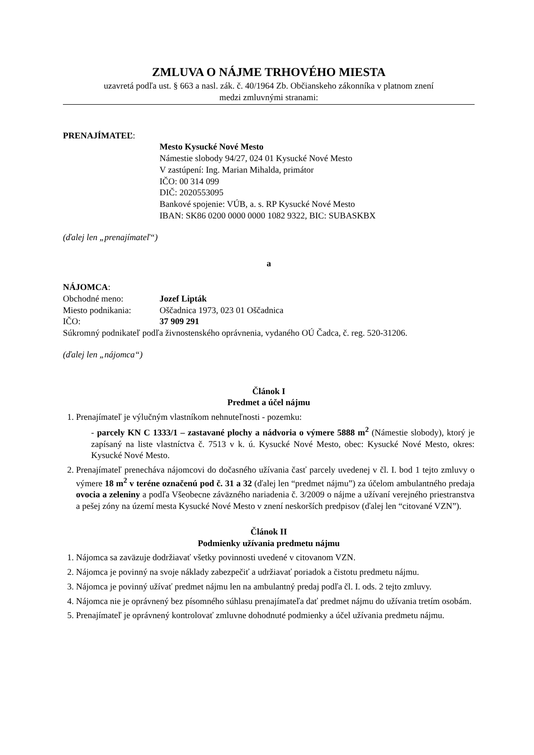ZMLUVA O NÁJME TRHOVÉHO MIESTA
uzavretá podľa ust. § 663 a nasl. zák. č. 40/1964 Zb. Občianskeho zákonníka v platnom znení
medzi zmluvnými stranami:
PRENAJÍMATEĽ:
Mesto Kysucké Nové Mesto
Námestie slobody 94/27, 024 01 Kysucké Nové Mesto
V zastúpení: Ing. Marian Mihalda, primátor
IČO: 00 314 099
DIČ: 2020553095
Bankové spojenie: VÚB, a. s. RP Kysucké Nové Mesto
IBAN: SK86 0200 0000 0000 1082 9322, BIC: SUBASKBX
(ďalej len „prenajímateľ“)
a
NÁJOMCA:
Obchodné meno: Jozef Lipták
Miesto podnikania: Oščadnica 1973, 023 01 Oščadnica
IČO: 37 909 291
Súkromný podnikateľ podľa živnostenského oprávnenia, vydaného OÚ Čadca, č. reg. 520-31206.
(ďalej len „nájomca“)
Článok I
Predmet a účel nájmu
1. Prenajímateľ je výlučným vlastníkom nehnuteľnosti - pozemku:
- parcely KN C 1333/1 – zastavané plochy a nádvoria o výmere 5888 m<sup>2</sup> (Námestie slobody), ktorý je zapísaný na liste vlastníctva č. 7513 v k. ú. Kysucké Nové Mesto, obec: Kysucké Nové Mesto, okres: Kysucké Nové Mesto.
2. Prenajímateľ prenecháva nájomcovi do dočasného užívania časť parcely uvedenej v čl. I. bod 1 tejto zmluvy o výmere 18 m<sup>2</sup> v teréne označenú pod č. 31 a 32 (ďalej len “predmet nájmu”) za účelom ambulantného predaja ovocia a zeleniny a podľa Všeobecne záväzného nariadenia č. 3/2009 o nájme a užívaní verejného priestranstva a pešej zóny na území mesta Kysucké Nové Mesto v znení neskorších predpisov (ďalej len “citované VZN”).
Článok II
Podmienky užívania predmetu nájmu
1. Nájomca sa zaväzuje dodržiavať všetky povinnosti uvedené v citovanom VZN.
2. Nájomca je povinný na svoje náklady zabezpečiť a udržiavať poriadok a čistotu predmetu nájmu.
3. Nájomca je povinný užívať predmet nájmu len na ambulantný predaj podľa čl. I. ods. 2 tejto zmluvy.
4. Nájomca nie je oprávnený bez písomného súhlasu prenajímateľa dať predmet nájmu do užívania tretím osobám.
5. Prenajímateľ je oprávnený kontrolovať zmluvne dohodnuté podmienky a účel užívania predmetu nájmu.